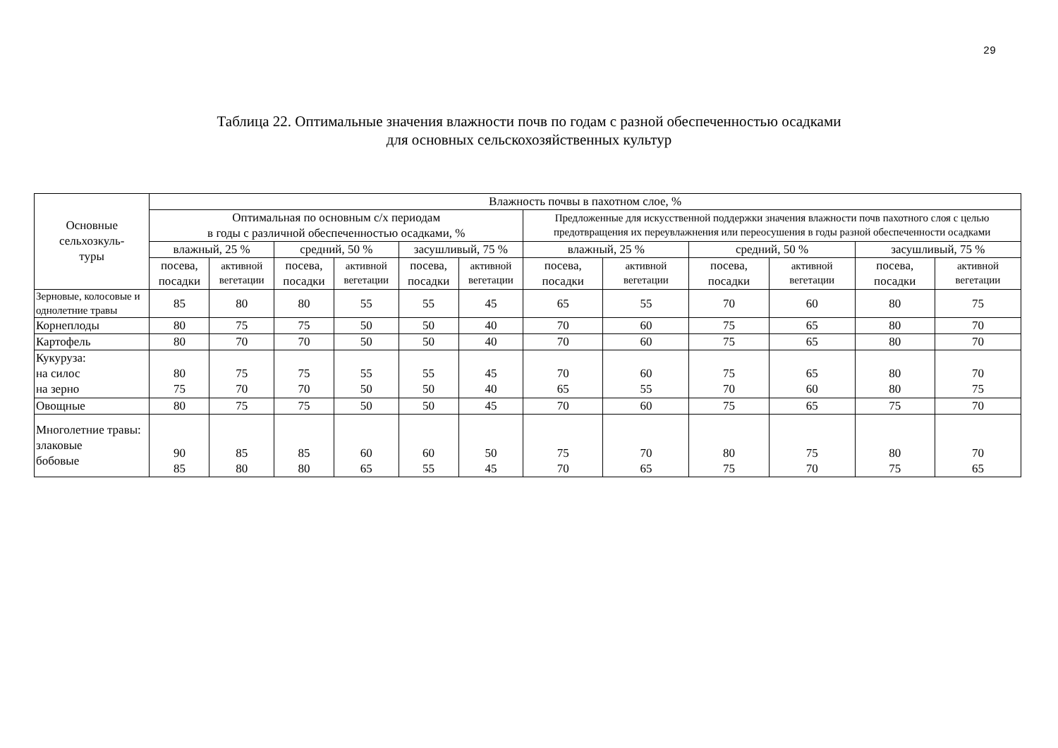29
Таблица 22. Оптимальные значения влажности почв по годам с разной обеспеченностью осадками
для основных сельскохозяйственных культур
| Основные сельхозкуль- туры | Влажность почвы в пахотном слое, % | | | | | | | | | | | |
| --- | --- | --- | --- | --- | --- | --- | --- | --- | --- | --- | --- | --- |
| | Оптимальная по основным с/х периодам в годы с различной обеспеченностью осадками, % | | | | | | Предложенные для искусственной поддержки значения влажности почв пахотного слоя с целью предотвращения их переувлажнения или переосушения в годы разной обеспеченности осадками | | | | | |
| | влажный, 25 % | | средний, 50 % | | засушливый, 75 % | | влажный, 25 % | | средний, 50 % | | засушливый, 75 % | |
| | посева, посадки | активной вегетации | посева, посадки | активной вегетации | посева, посадки | активной вегетации | посева, посадки | активной вегетации | посева, посадки | активной вегетации | посева, посадки | активной вегетации |
| Зерновые, колосовые и однолетние травы | 85 | 80 | 80 | 55 | 55 | 45 | 65 | 55 | 70 | 60 | 80 | 75 |
| Корнеплоды | 80 | 75 | 75 | 50 | 50 | 40 | 70 | 60 | 75 | 65 | 80 | 70 |
| Картофель | 80 | 70 | 70 | 50 | 50 | 40 | 70 | 60 | 75 | 65 | 80 | 70 |
| Кукуруза: на силос на зерно | 80 75 | 75 70 | 75 70 | 55 50 | 55 50 | 45 40 | 70 65 | 60 55 | 75 70 | 65 60 | 80 80 | 70 75 |
| Овощные | 80 | 75 | 75 | 50 | 50 | 45 | 70 | 60 | 75 | 65 | 75 | 70 |
| Многолетние травы: злаковые бобовые | 90 85 | 85 80 | 85 80 | 60 65 | 60 55 | 50 45 | 75 70 | 70 65 | 80 75 | 75 70 | 80 75 | 70 65 |